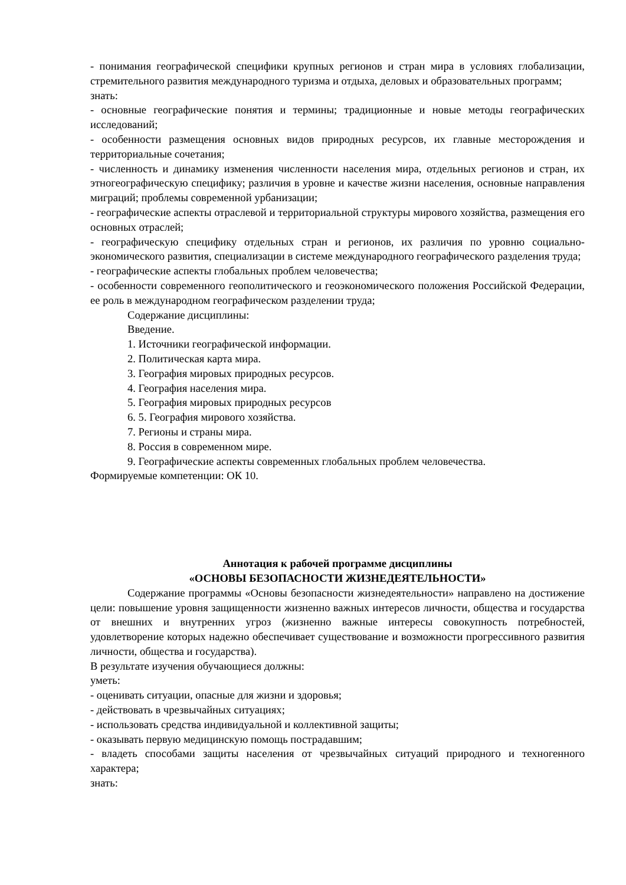- понимания географической специфики крупных регионов и стран мира в условиях глобализации, стремительного развития международного туризма и отдыха, деловых и образовательных программ;
знать:
- основные географические понятия и термины; традиционные и новые методы географических исследований;
- особенности размещения основных видов природных ресурсов, их главные месторождения и территориальные сочетания;
- численность и динамику изменения численности населения мира, отдельных регионов и стран, их этногеографическую специфику; различия в уровне и качестве жизни населения, основные направления миграций; проблемы современной урбанизации;
- географические аспекты отраслевой и территориальной структуры мирового хозяйства, размещения его основных отраслей;
- географическую специфику отдельных стран и регионов, их различия по уровню социально-экономического развития, специализации в системе международного географического разделения труда;
- географические аспекты глобальных проблем человечества;
- особенности современного геополитического и геоэкономического положения Российской Федерации, ее роль в международном географическом разделении труда;
Содержание дисциплины:
Введение.
1. Источники географической информации.
2. Политическая карта мира.
3. География мировых природных ресурсов.
4. География населения мира.
5. География мировых природных ресурсов
6. 5. География мирового хозяйства.
7. Регионы и страны мира.
8. Россия в современном мире.
9. Географические аспекты современных глобальных проблем человечества.
Формируемые компетенции: ОК 10.
Аннотация к рабочей программе дисциплины
«ОСНОВЫ БЕЗОПАСНОСТИ ЖИЗНЕДЕЯТЕЛЬНОСТИ»
Содержание программы «Основы безопасности жизнедеятельности» направлено на достижение цели: повышение уровня защищенности жизненно важных интересов личности, общества и государства от внешних и внутренних угроз (жизненно важные интересы совокупность потребностей, удовлетворение которых надежно обеспечивает существование и возможности прогрессивного развития личности, общества и государства).
В результате изучения обучающиеся должны:
уметь:
- оценивать ситуации, опасные для жизни и здоровья;
- действовать в чрезвычайных ситуациях;
- использовать средства индивидуальной и коллективной защиты;
- оказывать первую медицинскую помощь пострадавшим;
- владеть способами защиты населения от чрезвычайных ситуаций природного и техногенного характера;
знать: